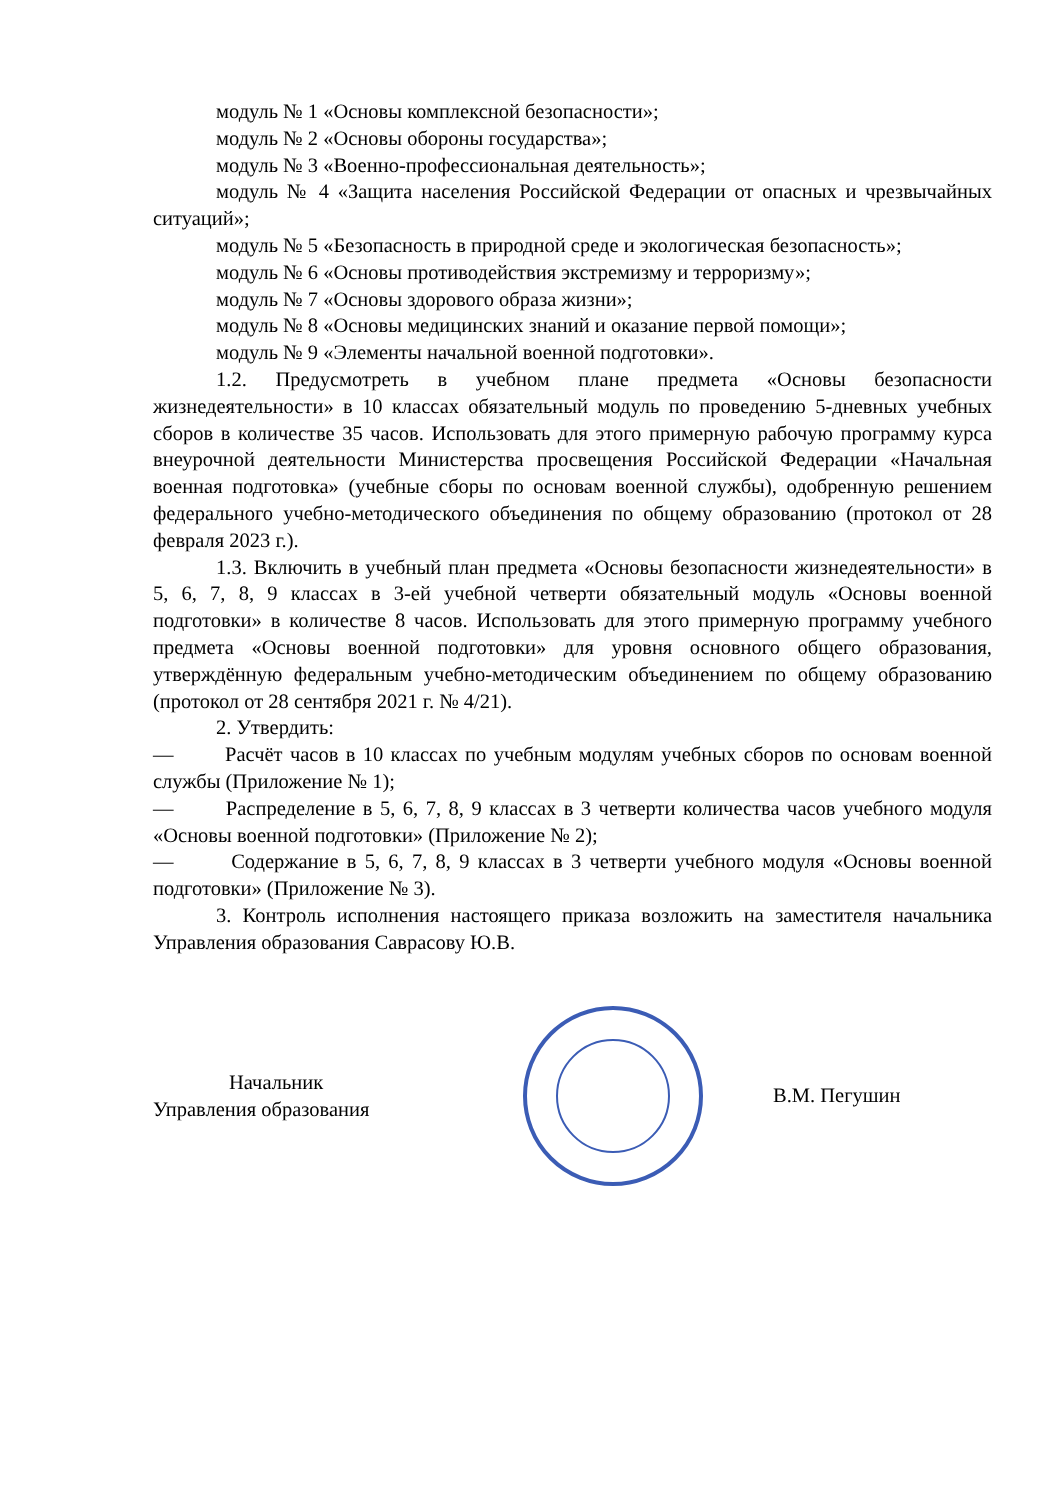модуль № 1 «Основы комплексной безопасности»;
модуль № 2 «Основы обороны государства»;
модуль № 3 «Военно-профессиональная деятельность»;
модуль № 4 «Защита населения Российской Федерации от опасных и чрезвычайных ситуаций»;
модуль № 5 «Безопасность в природной среде и экологическая безопасность»;
модуль № 6 «Основы противодействия экстремизму и терроризму»;
модуль № 7 «Основы здорового образа жизни»;
модуль № 8 «Основы медицинских знаний и оказание первой помощи»;
модуль № 9 «Элементы начальной военной подготовки».
1.2. Предусмотреть в учебном плане предмета «Основы безопасности жизнедеятельности» в 10 классах обязательный модуль по проведению 5-дневных учебных сборов в количестве 35 часов. Использовать для этого примерную рабочую программу курса внеурочной деятельности Министерства просвещения Российской Федерации «Начальная военная подготовка» (учебные сборы по основам военной службы), одобренную решением федерального учебно-методического объединения по общему образованию (протокол от 28 февраля 2023 г.).
1.3. Включить в учебный план предмета «Основы безопасности жизнедеятельности» в 5, 6, 7, 8, 9 классах в 3-ей учебной четверти обязательный модуль «Основы военной подготовки» в количестве 8 часов. Использовать для этого примерную программу учебного предмета «Основы военной подготовки» для уровня основного общего образования, утверждённую федеральным учебно-методическим объединением по общему образованию (протокол от 28 сентября 2021 г. № 4/21).
2. Утвердить:
— Расчёт часов в 10 классах по учебным модулям учебных сборов по основам военной службы (Приложение № 1);
— Распределение в 5, 6, 7, 8, 9 классах в 3 четверти количества часов учебного модуля «Основы военной подготовки» (Приложение № 2);
— Содержание в 5, 6, 7, 8, 9 классах в 3 четверти учебного модуля «Основы военной подготовки» (Приложение № 3).
3. Контроль исполнения настоящего приказа возложить на заместителя начальника Управления образования Саврасову Ю.В.
Начальник
Управления образования
В.М. Пегушин